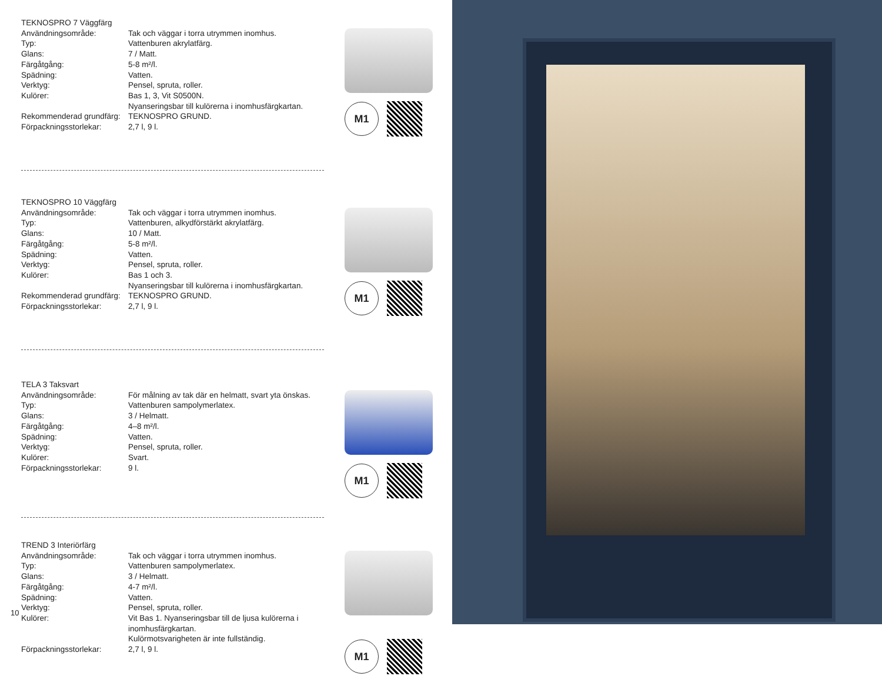TEKNOSPRO 7 Väggfärg
| Användningsområde: | Tak och väggar i torra utrymmen inomhus. |
| Typ: | Vattenburen akrylatfärg. |
| Glans: | 7 / Matt. |
| Färgåtgång: | 5-8 m²/l. |
| Spädning: | Vatten. |
| Verktyg: | Pensel, spruta, roller. |
| Kulörer: | Bas 1, 3, Vit S0500N. Nyanseringsbar till kulörerna i inomhusfärgkartan. |
| Rekommenderad grundfärg: | TEKNOSPRO GRUND. |
| Förpackningsstorlekar: | 2,7 l, 9 l. |
M1
TEKNOSPRO 10 Väggfärg
| Användningsområde: | Tak och väggar i torra utrymmen inomhus. |
| Typ: | Vattenburen, alkydförstärkt akrylatfärg. |
| Glans: | 10 / Matt. |
| Färgåtgång: | 5-8 m²/l. |
| Spädning: | Vatten. |
| Verktyg: | Pensel, spruta, roller. |
| Kulörer: | Bas 1 och 3. Nyanseringsbar till kulörerna i inomhusfärgkartan. |
| Rekommenderad grundfärg: | TEKNOSPRO GRUND. |
| Förpackningsstorlekar: | 2,7 l, 9 l. |
M1
TELA 3 Taksvart
| Användningsområde: | För målning av tak där en helmatt, svart yta önskas. |
| Typ: | Vattenburen sampolymerlatex. |
| Glans: | 3 / Helmatt. |
| Färgåtgång: | 4–8 m²/l. |
| Spädning: | Vatten. |
| Verktyg: | Pensel, spruta, roller. |
| Kulörer: | Svart. |
| Förpackningsstorlekar: | 9 l. |
M1
TREND 3 Interiörfärg
| Användningsområde: | Tak och väggar i torra utrymmen inomhus. |
| Typ: | Vattenburen sampolymerlatex. |
| Glans: | 3 / Helmatt. |
| Färgåtgång: | 4-7 m²/l. |
| Spädning: | Vatten. |
| Verktyg: | Pensel, spruta, roller. |
| Kulörer: | Vit Bas 1. Nyanseringsbar till de ljusa kulörerna i inomhusfärgkartan. Kulörmotsvarigheten är inte fullständig. |
| Förpackningsstorlekar: | 2,7 l, 9 l. |
M1
10